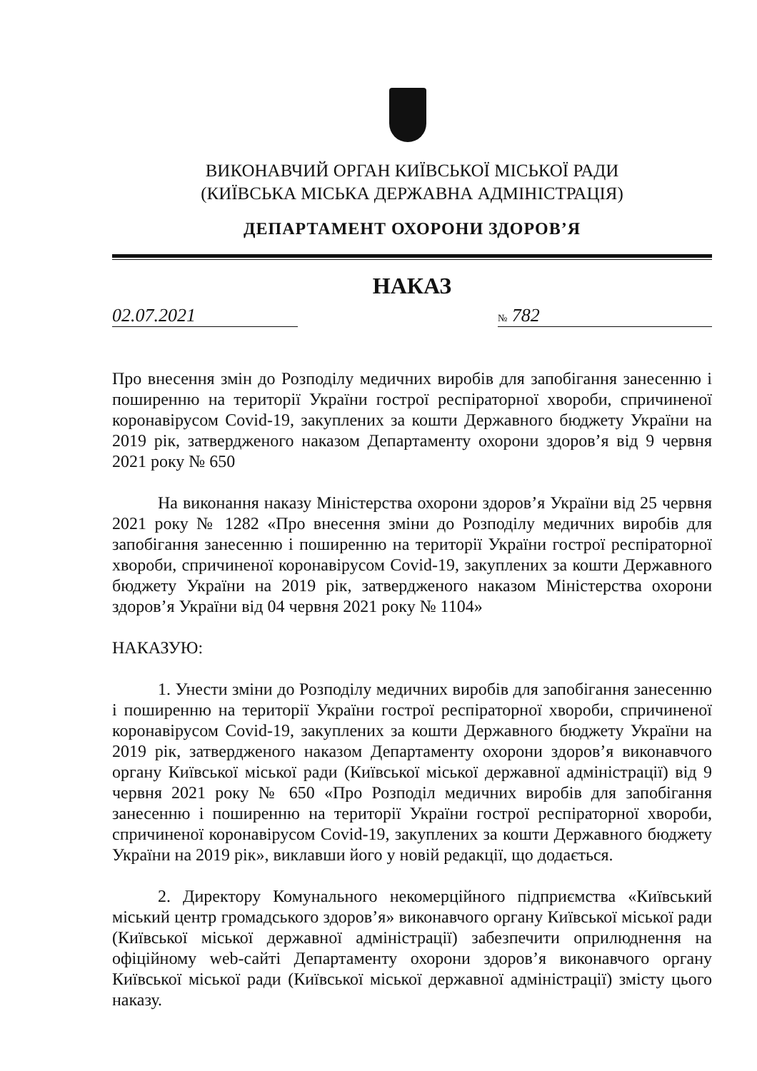ВИКОНАВЧИЙ ОРГАН КИЇВСЬКОЇ МІСЬКОЇ РАДИ
(КИЇВСЬКА МІСЬКА ДЕРЖАВНА АДМІНІСТРАЦІЯ)
ДЕПАРТАМЕНТ ОХОРОНИ ЗДОРОВ’Я
НАКАЗ
02.07.2021
№ 782
Про внесення змін до Розподілу медичних виробів для запобігання занесенню і поширенню на території України гострої респіраторної хвороби, спричиненої коронавірусом Covid-19, закуплених за кошти Державного бюджету України на 2019 рік, затвердженого наказом Департаменту охорони здоров’я від 9 червня 2021 року № 650
На виконання наказу Міністерства охорони здоров’я України від 25 червня 2021 року № 1282 «Про внесення зміни до Розподілу медичних виробів для запобігання занесенню і поширенню на території України гострої респіраторної хвороби, спричиненої коронавірусом Covid-19, закуплених за кошти Державного бюджету України на 2019 рік, затвердженого наказом Міністерства охорони здоров’я України від 04 червня 2021 року № 1104»
НАКАЗУЮ:
1. Унести зміни до Розподілу медичних виробів для запобігання занесенню і поширенню на території України гострої респіраторної хвороби, спричиненої коронавірусом Covid-19, закуплених за кошти Державного бюджету України на 2019 рік, затвердженого наказом Департаменту охорони здоров’я виконавчого органу Київської міської ради (Київської міської державної адміністрації) від 9 червня 2021 року № 650 «Про Розподіл медичних виробів для запобігання занесенню і поширенню на території України гострої респіраторної хвороби, спричиненої коронавірусом Covid-19, закуплених за кошти Державного бюджету України на 2019 рік», виклавши його у новій редакції, що додається.
2. Директору Комунального некомерційного підприємства «Київський міський центр громадського здоров’я» виконавчого органу Київської міської ради (Київської міської державної адміністрації) забезпечити оприлюднення на офіційному web-сайті Департаменту охорони здоров’я виконавчого органу Київської міської ради (Київської міської державної адміністрації) змісту цього наказу.